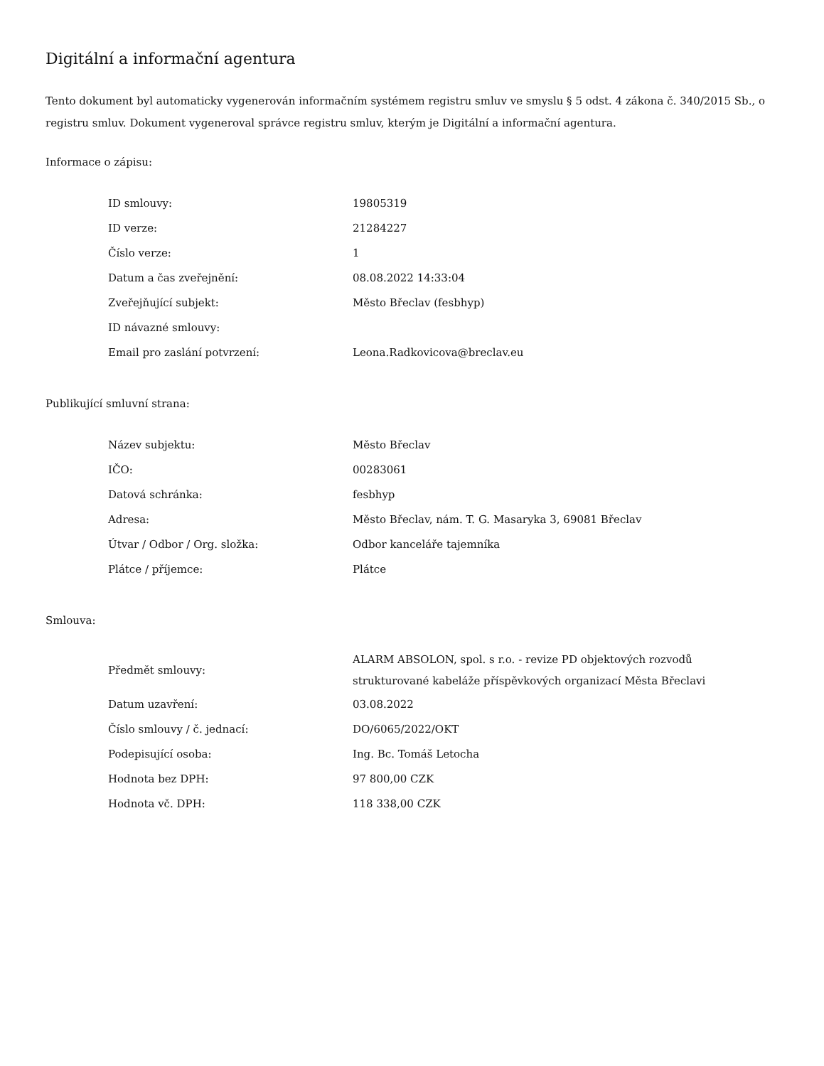Digitální a informační agentura
Tento dokument byl automaticky vygenerován informačním systémem registru smluv ve smyslu § 5 odst. 4 zákona č. 340/2015 Sb., o registru smluv. Dokument vygeneroval správce registru smluv, kterým je Digitální a informační agentura.
Informace o zápisu:
| ID smlouvy: | 19805319 |
| ID verze: | 21284227 |
| Číslo verze: | 1 |
| Datum a čas zveřejnění: | 08.08.2022 14:33:04 |
| Zveřejňující subjekt: | Město Břeclav (fesbhyp) |
| ID návazné smlouvy: | |
| Email pro zaslání potvrzení: | Leona.Radkovicova@breclav.eu |
Publikující smluvní strana:
| Název subjektu: | Město Břeclav |
| IČO: | 00283061 |
| Datová schránka: | fesbhyp |
| Adresa: | Město Břeclav, nám. T. G. Masaryka 3, 69081 Břeclav |
| Útvar / Odbor / Org. složka: | Odbor kanceláře tajemníka |
| Plátce / příjemce: | Plátce |
Smlouva:
| Předmět smlouvy: | ALARM ABSOLON, spol. s r.o. - revize PD objektových rozvodů strukturované kabeláže příspěvkových organizací Města Břeclavi |
| Datum uzavření: | 03.08.2022 |
| Číslo smlouvy / č. jednací: | DO/6065/2022/OKT |
| Podepisující osoba: | Ing. Bc. Tomáš Letocha |
| Hodnota bez DPH: | 97 800,00 CZK |
| Hodnota vč. DPH: | 118 338,00 CZK |